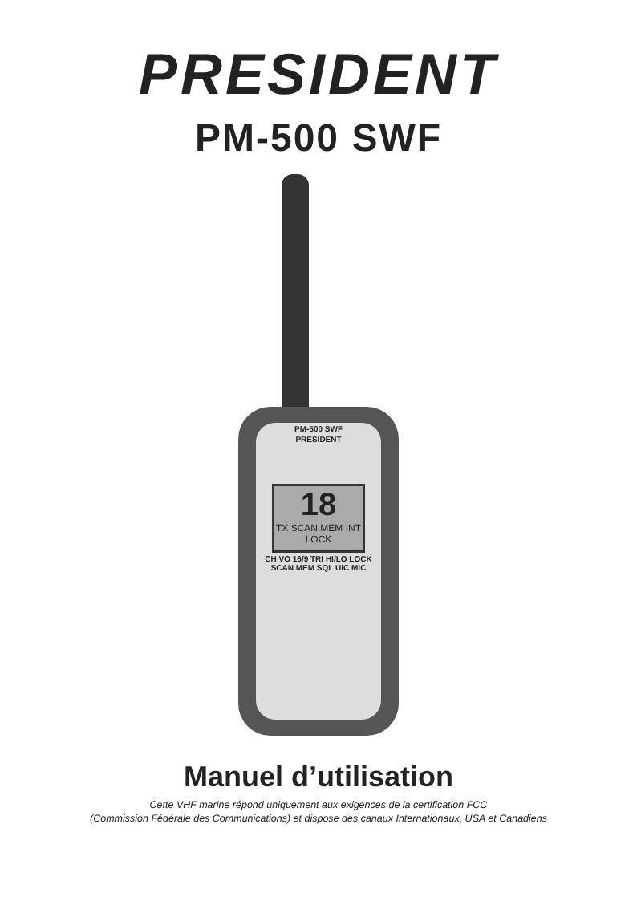PRESIDENT
PM-500 SWF
PM-500 SWF
PRESIDENT
18
TX SCAN MEM INT LOCK
CH VO 16/9 TRI HI/LO LOCK SCAN MEM SQL UIC MIC
Manuel d’utilisation
Cette VHF marine répond uniquement aux exigences de la certification FCC
(Commission Fédérale des Communications) et dispose des canaux Internationaux, USA et Canadiens